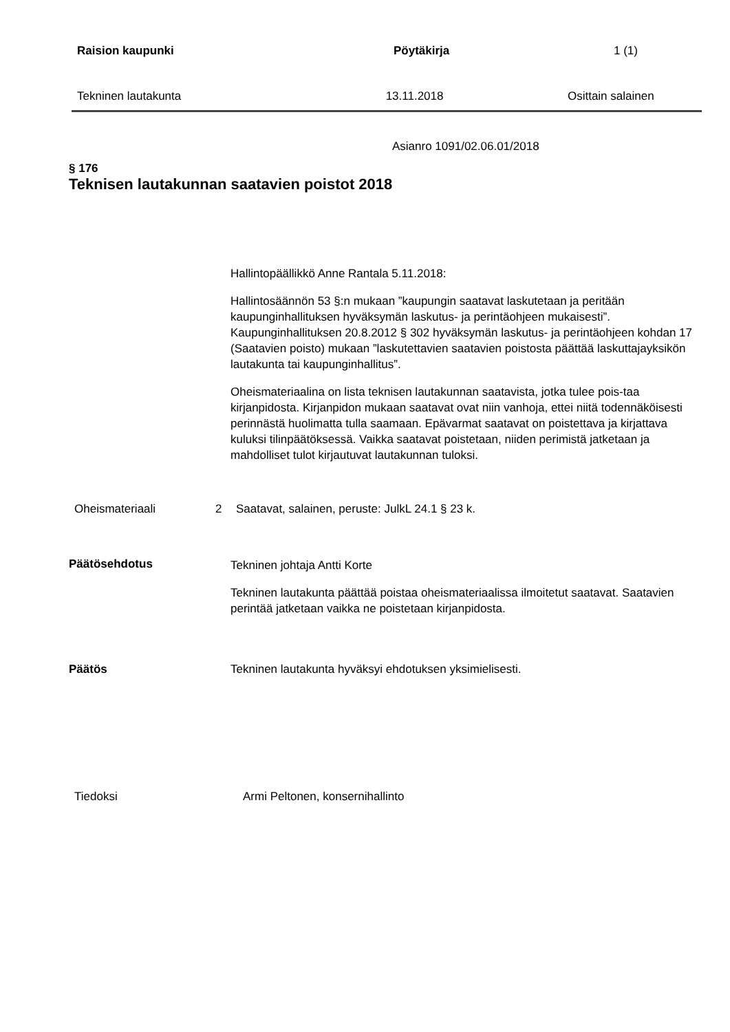Raision kaupunki Pöytäkirja 1 (1)
Tekninen lautakunta 13.11.2018 Osittain salainen
Asianro 1091/02.06.01/2018
§ 176
Teknisen lautakunnan saatavien poistot 2018
Hallintopäällikkö Anne Rantala 5.11.2018:
Hallintosäännön 53 §:n mukaan ”kaupungin saatavat laskutetaan ja peritään kaupunginhallituksen hyväksymän laskutus- ja perintäohjeen mukaisesti”. Kaupunginhallituksen 20.8.2012 § 302 hyväksymän laskutus- ja perintäohjeen kohdan 17 (Saatavien poisto) mukaan ”laskutettavien saatavien poistosta päättää laskuttajayksikön lautakunta tai kaupunginhallitus”.
Oheismateriaalina on lista teknisen lautakunnan saatavista, jotka tulee pois-taa kirjanpidosta. Kirjanpidon mukaan saatavat ovat niin vanhoja, ettei niitä todennäköisesti perinnästä huolimatta tulla saamaan. Epävarmat saatavat on poistettava ja kirjattava kuluksi tilinpäätöksessä. Vaikka saatavat poistetaan, niiden perimistä jatketaan ja mahdolliset tulot kirjautuvat lautakunnan tuloksi.
Oheismateriaali 2 Saatavat, salainen, peruste: JulkL 24.1 § 23 k.
Päätösehdotus
Tekninen johtaja Antti Korte
Tekninen lautakunta päättää poistaa oheismateriaalissa ilmoitetut saatavat. Saatavien perintää jatketaan vaikka ne poistetaan kirjanpidosta.
Päätös Tekninen lautakunta hyväksyi ehdotuksen yksimielisesti.
Tiedoksi Armi Peltonen, konsernihallinto